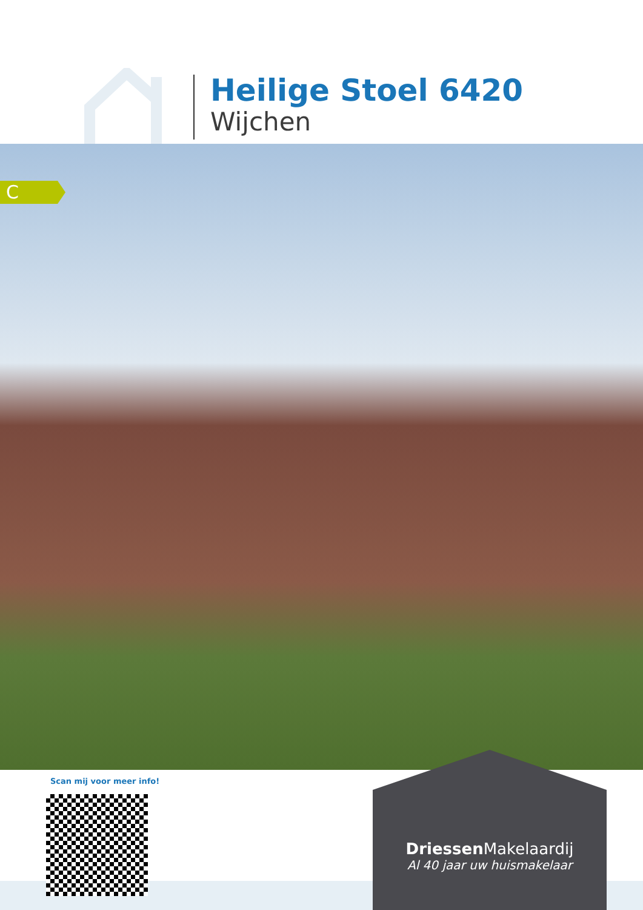Heilige Stoel 6420
Wijchen
C
Scan mij voor meer info!
Driessen Makelaardij
Al 40 jaar uw huismakelaar